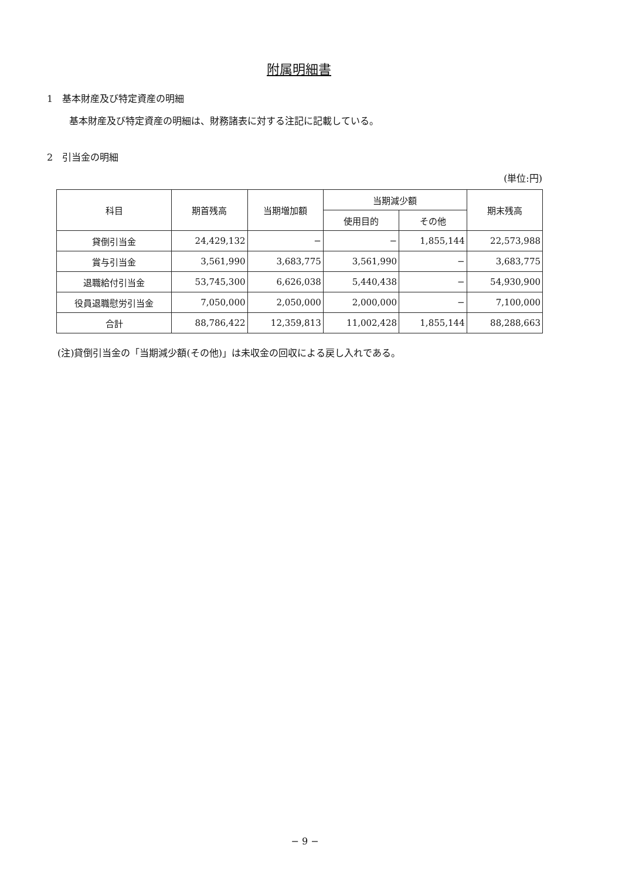附属明細書
1　基本財産及び特定資産の明細
基本財産及び特定資産の明細は、財務諸表に対する注記に記載している。
2　引当金の明細
(単位:円)
| 科目 | 期首残高 | 当期増加額 | 当期減少額 | | 期末残高 |
| --- | --- | --- | --- | --- | --- |
| | | | 使用目的 | その他 | |
| 貸倒引当金 | 24,429,132 | − | − | 1,855,144 | 22,573,988 |
| 賞与引当金 | 3,561,990 | 3,683,775 | 3,561,990 | − | 3,683,775 |
| 退職給付引当金 | 53,745,300 | 6,626,038 | 5,440,438 | − | 54,930,900 |
| 役員退職慰労引当金 | 7,050,000 | 2,050,000 | 2,000,000 | − | 7,100,000 |
| 合計 | 88,786,422 | 12,359,813 | 11,002,428 | 1,855,144 | 88,288,663 |
(注)貸倒引当金の「当期減少額(その他)」は未収金の回収による戻し入れである。
− 9 −